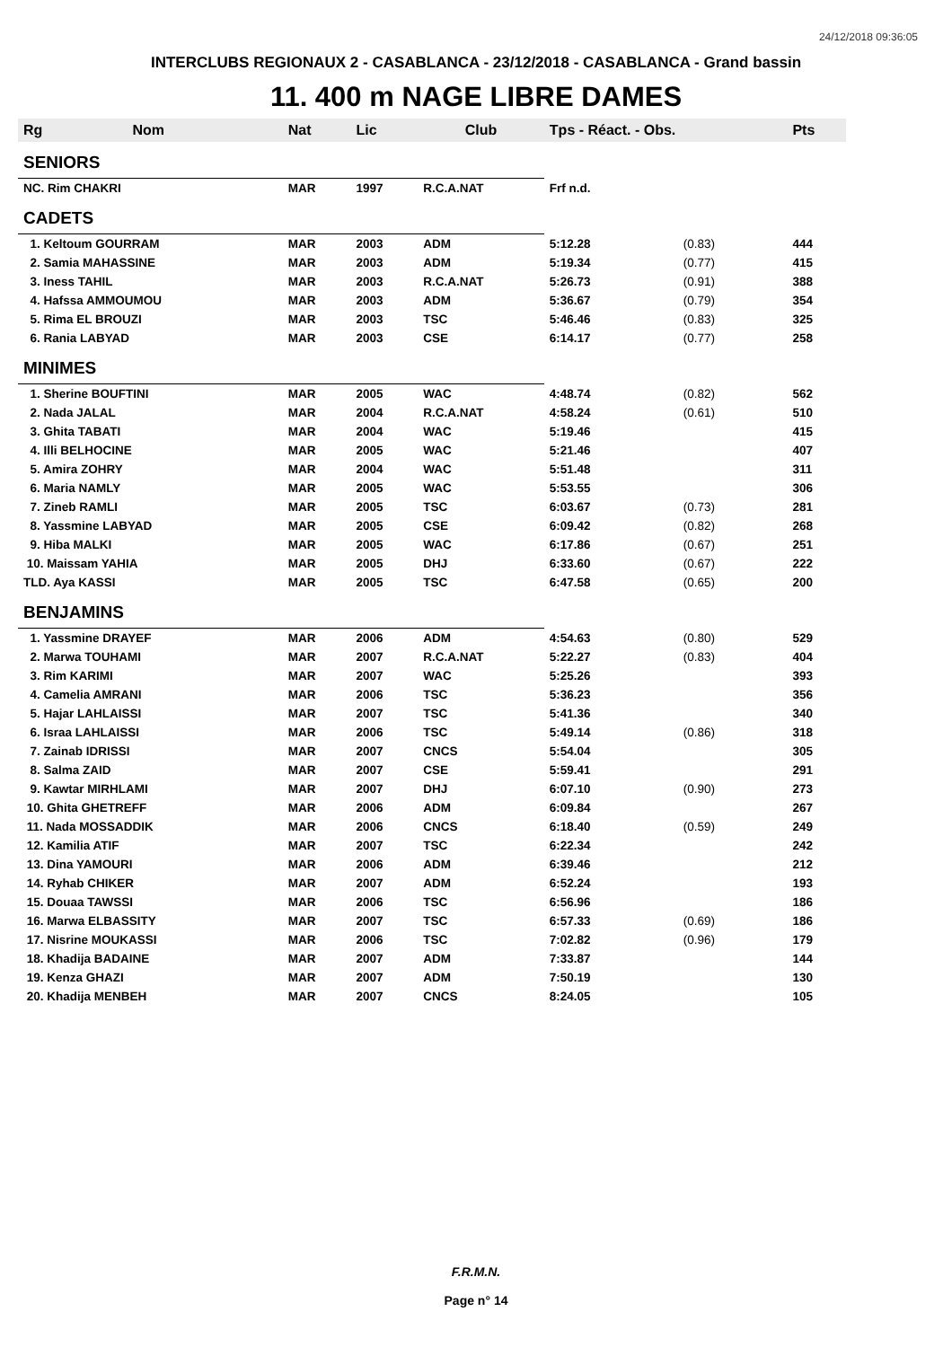24/12/2018 09:36:05
INTERCLUBS REGIONAUX 2 - CASABLANCA - 23/12/2018 - CASABLANCA - Grand bassin
11. 400 m NAGE LIBRE DAMES
| Rg | Nom | Nat | Lic | Club | Tps - Réact. - Obs. | | Pts |
| --- | --- | --- | --- | --- | --- | --- | --- |
| SENIORS | | | | | | | |
| NC. Rim CHAKRI | | MAR | 1997 | R.C.A.NAT | Frf n.d. | | |
| CADETS | | | | | | | |
| 1. Keltoum GOURRAM | | MAR | 2003 | ADM | 5:12.28 | (0.83) | 444 |
| 2. Samia MAHASSINE | | MAR | 2003 | ADM | 5:19.34 | (0.77) | 415 |
| 3. Iness TAHIL | | MAR | 2003 | R.C.A.NAT | 5:26.73 | (0.91) | 388 |
| 4. Hafssa AMMOUMOU | | MAR | 2003 | ADM | 5:36.67 | (0.79) | 354 |
| 5. Rima EL BROUZI | | MAR | 2003 | TSC | 5:46.46 | (0.83) | 325 |
| 6. Rania LABYAD | | MAR | 2003 | CSE | 6:14.17 | (0.77) | 258 |
| MINIMES | | | | | | | |
| 1. Sherine BOUFTINI | | MAR | 2005 | WAC | 4:48.74 | (0.82) | 562 |
| 2. Nada JALAL | | MAR | 2004 | R.C.A.NAT | 4:58.24 | (0.61) | 510 |
| 3. Ghita TABATI | | MAR | 2004 | WAC | 5:19.46 | | 415 |
| 4. Illi BELHOCINE | | MAR | 2005 | WAC | 5:21.46 | | 407 |
| 5. Amira ZOHRY | | MAR | 2004 | WAC | 5:51.48 | | 311 |
| 6. Maria NAMLY | | MAR | 2005 | WAC | 5:53.55 | | 306 |
| 7. Zineb RAMLI | | MAR | 2005 | TSC | 6:03.67 | (0.73) | 281 |
| 8. Yassmine LABYAD | | MAR | 2005 | CSE | 6:09.42 | (0.82) | 268 |
| 9. Hiba MALKI | | MAR | 2005 | WAC | 6:17.86 | (0.67) | 251 |
| 10. Maissam YAHIA | | MAR | 2005 | DHJ | 6:33.60 | (0.67) | 222 |
| TLD. Aya KASSI | | MAR | 2005 | TSC | 6:47.58 | (0.65) | 200 |
| BENJAMINS | | | | | | | |
| 1. Yassmine DRAYEF | | MAR | 2006 | ADM | 4:54.63 | (0.80) | 529 |
| 2. Marwa TOUHAMI | | MAR | 2007 | R.C.A.NAT | 5:22.27 | (0.83) | 404 |
| 3. Rim KARIMI | | MAR | 2007 | WAC | 5:25.26 | | 393 |
| 4. Camelia AMRANI | | MAR | 2006 | TSC | 5:36.23 | | 356 |
| 5. Hajar LAHLAISSI | | MAR | 2007 | TSC | 5:41.36 | | 340 |
| 6. Israa LAHLAISSI | | MAR | 2006 | TSC | 5:49.14 | (0.86) | 318 |
| 7. Zainab IDRISSI | | MAR | 2007 | CNCS | 5:54.04 | | 305 |
| 8. Salma ZAID | | MAR | 2007 | CSE | 5:59.41 | | 291 |
| 9. Kawtar MIRHLAMI | | MAR | 2007 | DHJ | 6:07.10 | (0.90) | 273 |
| 10. Ghita GHETREFF | | MAR | 2006 | ADM | 6:09.84 | | 267 |
| 11. Nada MOSSADDIK | | MAR | 2006 | CNCS | 6:18.40 | (0.59) | 249 |
| 12. Kamilia ATIF | | MAR | 2007 | TSC | 6:22.34 | | 242 |
| 13. Dina YAMOURI | | MAR | 2006 | ADM | 6:39.46 | | 212 |
| 14. Ryhab CHIKER | | MAR | 2007 | ADM | 6:52.24 | | 193 |
| 15. Douaa TAWSSI | | MAR | 2006 | TSC | 6:56.96 | | 186 |
| 16. Marwa ELBASSITY | | MAR | 2007 | TSC | 6:57.33 | (0.69) | 186 |
| 17. Nisrine MOUKASSI | | MAR | 2006 | TSC | 7:02.82 | (0.96) | 179 |
| 18. Khadija BADAINE | | MAR | 2007 | ADM | 7:33.87 | | 144 |
| 19. Kenza GHAZI | | MAR | 2007 | ADM | 7:50.19 | | 130 |
| 20. Khadija MENBEH | | MAR | 2007 | CNCS | 8:24.05 | | 105 |
F.R.M.N.
Page n° 14